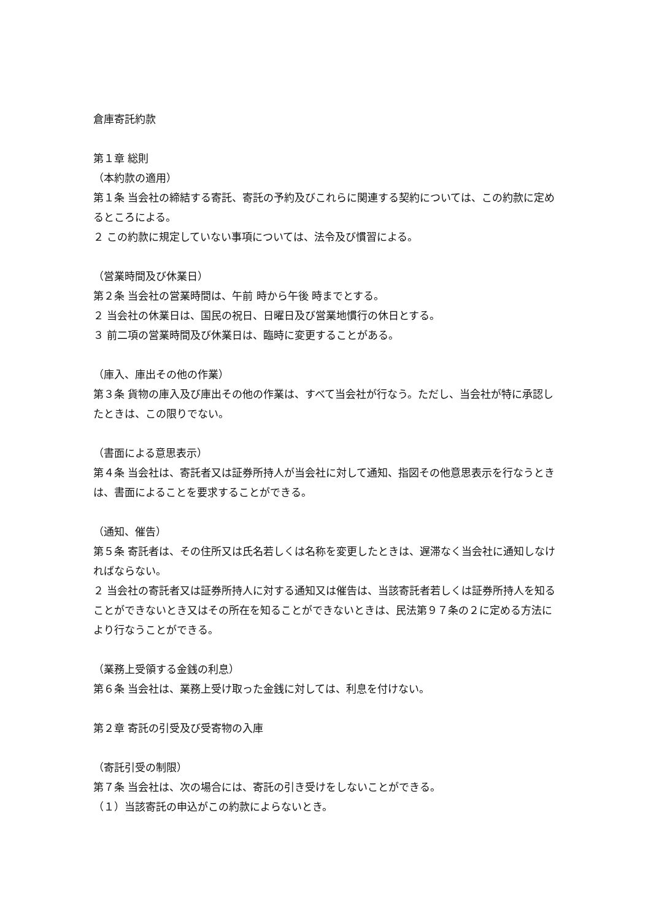倉庫寄託約款
第１章 総則
（本約款の適用）
第１条 当会社の締結する寄託、寄託の予約及びこれらに関連する契約については、この約款に定めるところによる。
２ この約款に規定していない事項については、法令及び慣習による。
（営業時間及び休業日）
第２条 当会社の営業時間は、午前 時から午後 時までとする。
２ 当会社の休業日は、国民の祝日、日曜日及び営業地慣行の休日とする。
３ 前二項の営業時間及び休業日は、臨時に変更することがある。
（庫入、庫出その他の作業）
第３条 貨物の庫入及び庫出その他の作業は、すべて当会社が行なう。ただし、当会社が特に承認したときは、この限りでない。
（書面による意思表示）
第４条 当会社は、寄託者又は証券所持人が当会社に対して通知、指図その他意思表示を行なうときは、書面によることを要求することができる。
（通知、催告）
第５条 寄託者は、その住所又は氏名若しくは名称を変更したときは、遅滞なく当会社に通知しなければならない。
２ 当会社の寄託者又は証券所持人に対する通知又は催告は、当該寄託者若しくは証券所持人を知ることができないとき又はその所在を知ることができないときは、民法第９７条の２に定める方法により行なうことができる。
（業務上受領する金銭の利息）
第６条 当会社は、業務上受け取った金銭に対しては、利息を付けない。
第２章 寄託の引受及び受寄物の入庫
（寄託引受の制限）
第７条 当会社は、次の場合には、寄託の引き受けをしないことができる。
（１）当該寄託の申込がこの約款によらないとき。